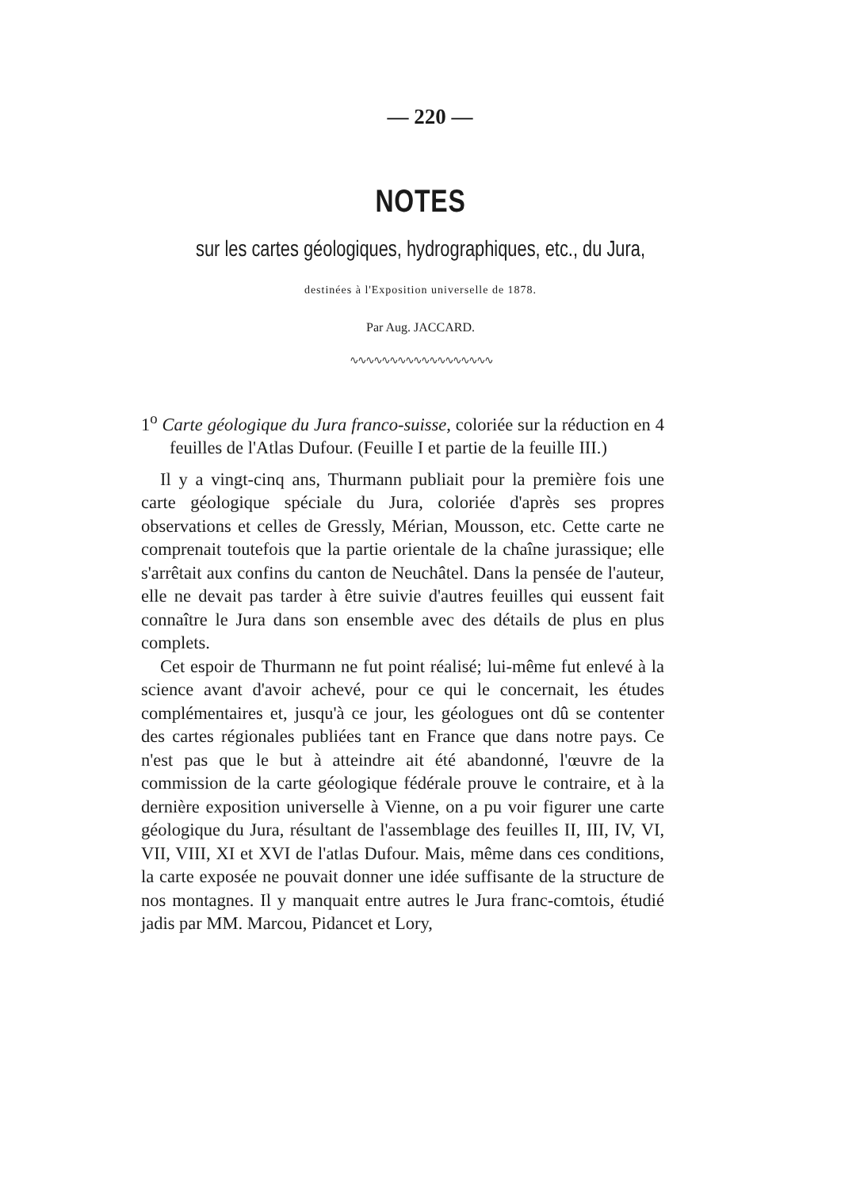— 220 —
NOTES
sur les cartes géologiques, hydrographiques, etc., du Jura,
destinées à l'Exposition universelle de 1878.
Par Aug. JACCARD.
∿∿∿∿∿∿∿∿∿∿∿∿∿∿∿∿∿∿
1<sup>o</sup> Carte géologique du Jura franco-suisse, coloriée sur la réduction en 4 feuilles de l'Atlas Dufour. (Feuille I et partie de la feuille III.)
Il y a vingt-cinq ans, Thurmann publiait pour la première fois une carte géologique spéciale du Jura, coloriée d'après ses propres observations et celles de Gressly, Mérian, Mousson, etc. Cette carte ne comprenait toutefois que la partie orientale de la chaîne jurassique; elle s'arrêtait aux confins du canton de Neuchâtel. Dans la pensée de l'auteur, elle ne devait pas tarder à être suivie d'autres feuilles qui eussent fait connaître le Jura dans son ensemble avec des détails de plus en plus complets.
Cet espoir de Thurmann ne fut point réalisé; lui-même fut enlevé à la science avant d'avoir achevé, pour ce qui le concernait, les études complémentaires et, jusqu'à ce jour, les géologues ont dû se contenter des cartes régionales publiées tant en France que dans notre pays. Ce n'est pas que le but à atteindre ait été abandonné, l'œuvre de la commission de la carte géologique fédérale prouve le contraire, et à la dernière exposition universelle à Vienne, on a pu voir figurer une carte géologique du Jura, résultant de l'assemblage des feuilles II, III, IV, VI, VII, VIII, XI et XVI de l'atlas Dufour. Mais, même dans ces conditions, la carte exposée ne pouvait donner une idée suffisante de la structure de nos montagnes. Il y manquait entre autres le Jura franc-comtois, étudié jadis par MM. Marcou, Pidancet et Lory,